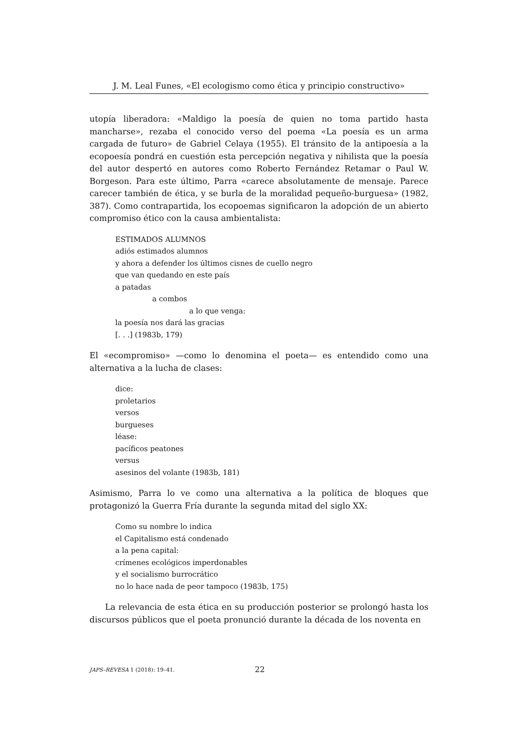J. M. Leal Funes, «El ecologismo como ética y principio constructivo»
utopía liberadora: «Maldigo la poesía de quien no toma partido hasta mancharse», rezaba el conocido verso del poema «La poesía es un arma cargada de futuro» de Gabriel Celaya (1955). El tránsito de la antipoesía a la ecopoesía pondrá en cuestión esta percepción negativa y nihilista que la poesía del autor despertó en autores como Roberto Fernández Retamar o Paul W. Borgeson. Para este último, Parra «carece absolutamente de mensaje. Parece carecer también de ética, y se burla de la moralidad pequeño-burguesa» (1982, 387). Como contrapartida, los ecopoemas significaron la adopción de un abierto compromiso ético con la causa ambientalista:
ESTIMADOS ALUMNOS
adiós estimados alumnos
y ahora a defender los últimos cisnes de cuello negro
que van quedando en este país
a patadas
a combos
a lo que venga:
la poesía nos dará las gracias
[. . .] (1983b, 179)
El «ecompromiso» —como lo denomina el poeta— es entendido como una alternativa a la lucha de clases:
dice:
proletarios
versos
burgueses
léase:
pacíficos peatones
versus
asesinos del volante (1983b, 181)
Asimismo, Parra lo ve como una alternativa a la política de bloques que protagonizó la Guerra Fría durante la segunda mitad del siglo XX:
Como su nombre lo indica
el Capitalismo está condenado
a la pena capital:
crímenes ecológicos imperdonables
y el socialismo burrocrático
no lo hace nada de peor tampoco (1983b, 175)
La relevancia de esta ética en su producción posterior se prolongó hasta los discursos públicos que el poeta pronunció durante la década de los noventa en
JAPS–REVESA 1 (2018): 19–41. 22